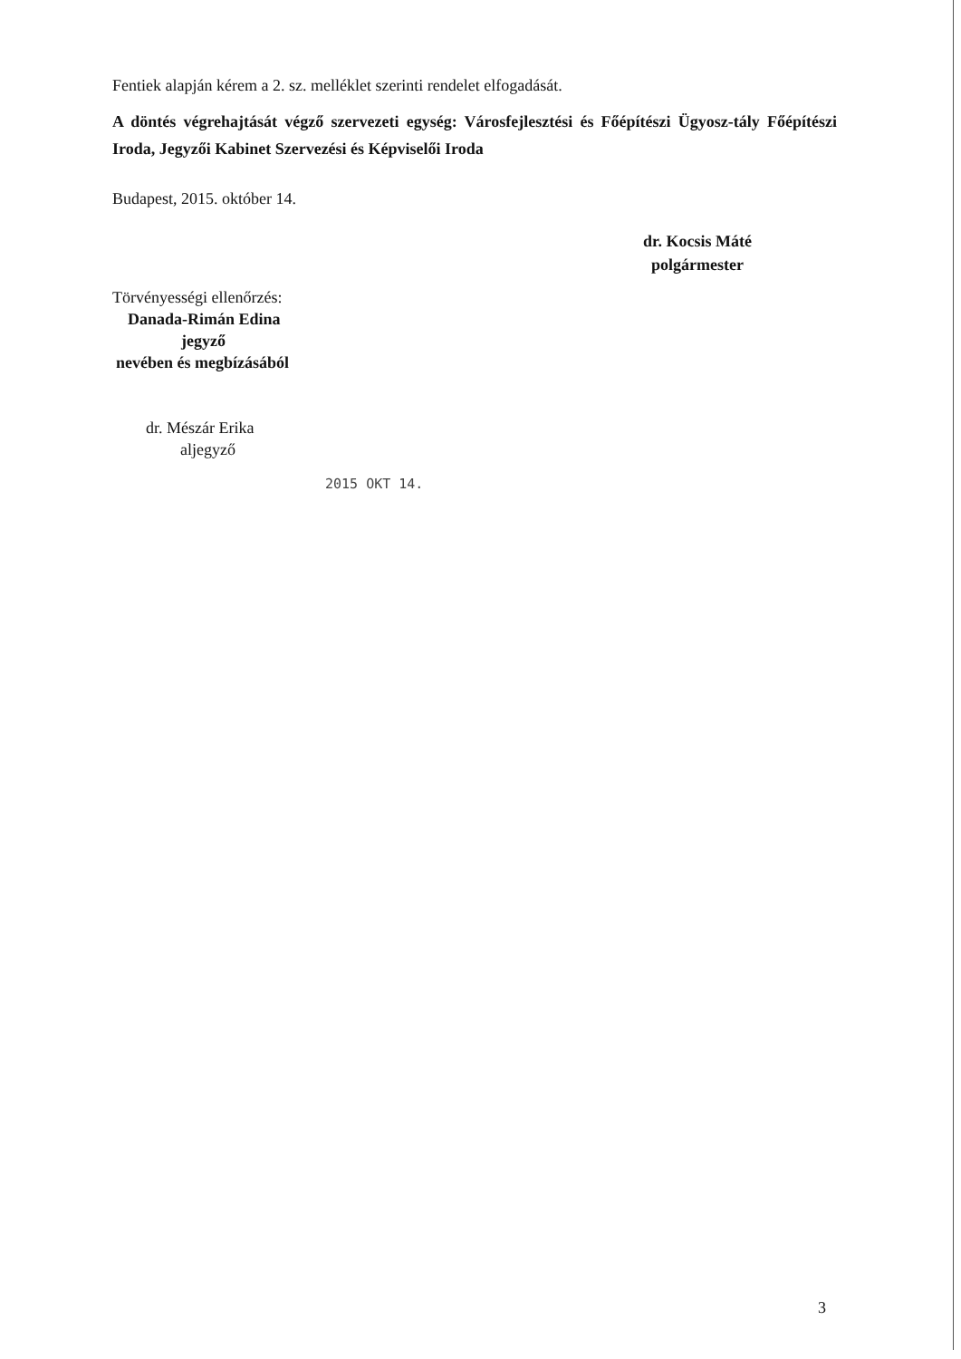Fentiek alapján kérem a 2. sz. melléklet szerinti rendelet elfogadását.
A döntés végrehajtását végző szervezeti egység: Városfejlesztési és Főépítészi Ügyosz-tály Főépítészi Iroda, Jegyzői Kabinet Szervezési és Képviselői Iroda
Budapest, 2015. október 14.
Törvényességi ellenőrzés:
Danada-Rimán Edina
jegyző
nevében és megbízásából
dr. Mészár Erika
aljegyző
2015 OKT 14.
dr. Kocsis Máté
polgármester
3